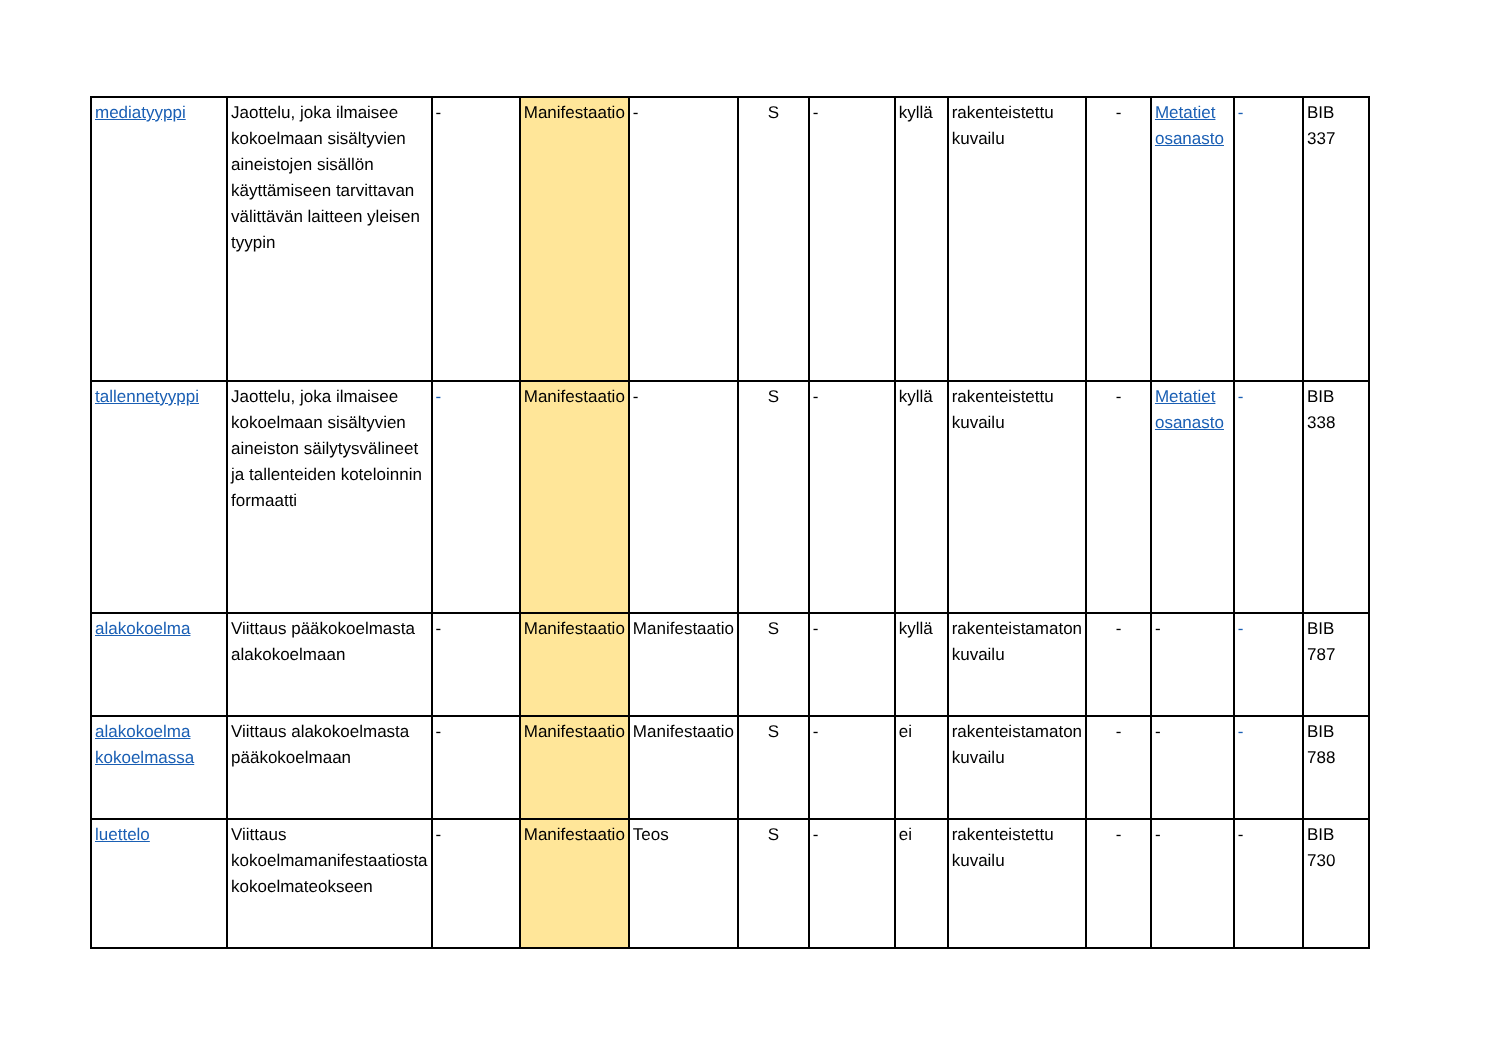| mediatyyppi | Jaottelu, joka ilmaisee kokoelmaan sisältyvien aineistojen sisällön käyttämiseen tarvittavan välittävän laitteen yleisen tyypin | - | Manifestaatio | - | S | - | kyllä | rakenteistettu kuvailu | - | Metatiet osanasto | - | BIB 337 |
| tallennetyyppi | Jaottelu, joka ilmaisee kokoelmaan sisältyvien aineiston säilytysvälineet ja tallenteiden koteloinnin formaatti | - | Manifestaatio | - | S | - | kyllä | rakenteistettu kuvailu | - | Metatiet osanasto | - | BIB 338 |
| alakokoelma | Viittaus pääkokoelmasta alakokoelmaan | - | Manifestaatio | Manifestaatio | S | - | kyllä | rakenteistamaton kuvailu | - | - | - | BIB 787 |
| alakokoelma kokoelmassa | Viittaus alakokoelmasta pääkokoelmaan | - | Manifestaatio | Manifestaatio | S | - | ei | rakenteistamaton kuvailu | - | - | - | BIB 788 |
| luettelo | Viittaus kokoelmamanifestaatiosta kokoelmateokseen | - | Manifestaatio | Teos | S | - | ei | rakenteistettu kuvailu | - | - | - | BIB 730 |